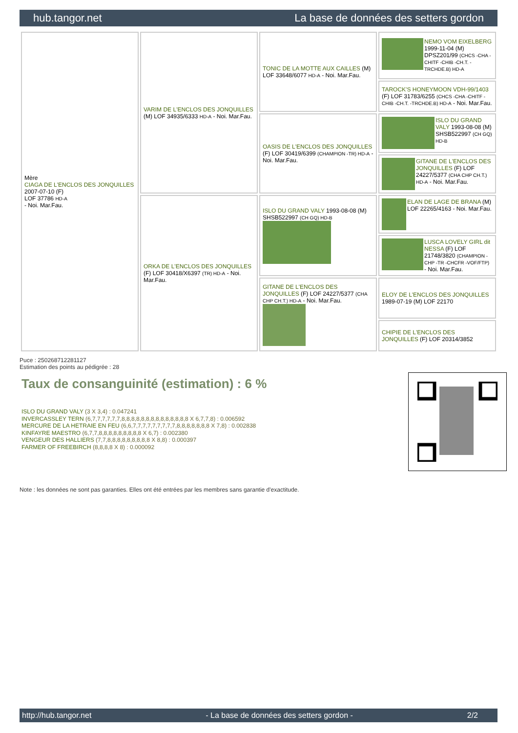hub.tangor.net La base de données des setters gordon
| Mère CIAGA DE L'ENCLOS DES JONQUILLES 2007-07-10 (F) LOF 37786 HD-A - Noi. Mar.Fau. | VARIM DE L'ENCLOS DES JONQUILLES (M) LOF 34935/6333 HD-A - Noi. Mar.Fau. | TONIC DE LA MOTTE AUX CAILLES (M) LOF 33648/6077 HD-A - Noi. Mar.Fau. | NEMO VOM EIXELBERG 1999-11-04 (M) DPSZ201/99 (CHCS -CHA -CHITF -CHIB -CH.T. -TRCHDE.B) HD-A |
| | | | TAROCK'S HONEYMOON VDH-99/1403 (F) LOF 31783/6255 (CHCS -CHA -CHITF -CHIB -CH.T. -TRCHDE.B) HD-A - Noi. Mar.Fau. |
| | | OASIS DE L'ENCLOS DES JONQUILLES (F) LOF 30419/6399 (CHAMPION -TR) HD-A - Noi. Mar.Fau. | ISLO DU GRAND VALY 1993-08-08 (M) SHSB522997 (CH GQ) HD-B |
| | | | GITANE DE L'ENCLOS DES JONQUILLES (F) LOF 24227/5377 (CHA CHP CH.T.) HD-A - Noi. Mar.Fau. |
| | ORKA DE L'ENCLOS DES JONQUILLES (F) LOF 30418/X6397 (TR) HD-A - Noi. Mar.Fau. | ISLO DU GRAND VALY 1993-08-08 (M) SHSB522997 (CH GQ) HD-B | ELAN DE LAGE DE BRANA (M) LOF 22265/4163 - Noi. Mar.Fau. |
| | | | LUSCA LOVELY GIRL dit NESSA (F) LOF 21748/3820 (CHAMPION -CHP -TR -CHCFR -VOF/FTP) - Noi. Mar.Fau. |
| | | GITANE DE L'ENCLOS DES JONQUILLES (F) LOF 24227/5377 (CHA CHP CH.T.) HD-A - Noi. Mar.Fau. | ELOY DE L'ENCLOS DES JONQUILLES 1989-07-19 (M) LOF 22170 |
| | | | CHIPIE DE L'ENCLOS DES JONQUILLES (F) LOF 20314/3852 |
Puce : 250268712281127
Estimation des points au pédigrée : 28
Taux de consanguinité (estimation) : 6 %
ISLO DU GRAND VALY (3 X 3,4) : 0.047241
INVERCASSLEY TERN (6,7,7,7,7,7,7,8,8,8,8,8,8,8,8,8,8,8,8,8,8 X 6,7,7,8) : 0.006592
MERCURE DE LA HETRAIE EN FEU (6,6,7,7,7,7,7,7,7,7,7,8,8,8,8,8,8,8 X 7,8) : 0.002838
KINFAYRE MAESTRO (6,7,7,8,8,8,8,8,8,8,8,8 X 6,7) : 0.002380
VENGEUR DES HALLIERS (7,7,8,8,8,8,8,8,8,8,8 X 8,8) : 0.000397
FARMER OF FREEBIRCH (8,8,8,8 X 8) : 0.000092
Note : les données ne sont pas garanties. Elles ont été entrées par les membres sans garantie d'exactitude.
http://hub.tangor.net - La base de données des setters gordon - 2/2